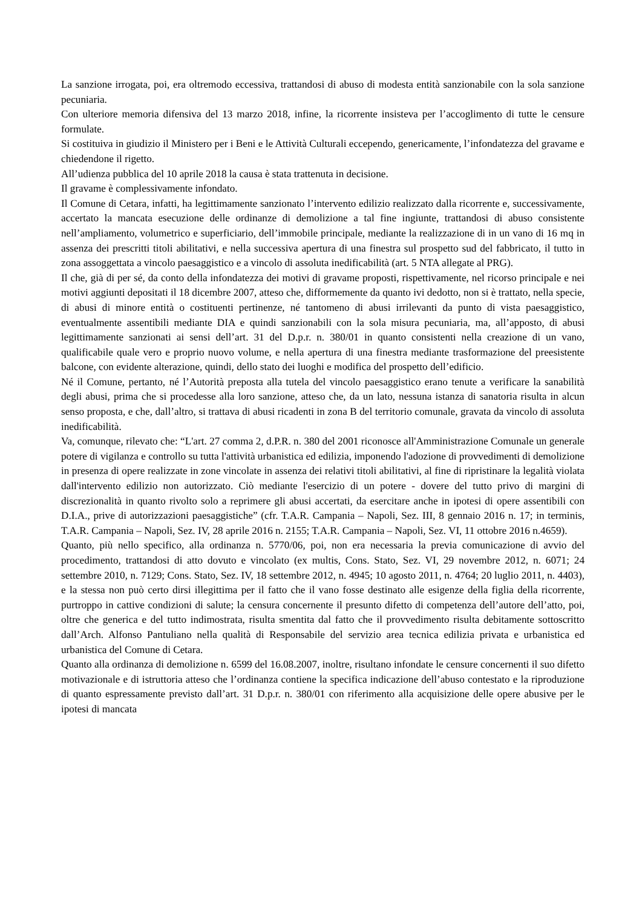La sanzione irrogata, poi, era oltremodo eccessiva, trattandosi di abuso di modesta entità sanzionabile con la sola sanzione pecuniaria.
Con ulteriore memoria difensiva del 13 marzo 2018, infine, la ricorrente insisteva per l’accoglimento di tutte le censure formulate.
Si costituiva in giudizio il Ministero per i Beni e le Attività Culturali eccependo, genericamente, l’infondatezza del gravame e chiedendone il rigetto.
All’udienza pubblica del 10 aprile 2018 la causa è stata trattenuta in decisione.
Il gravame è complessivamente infondato.
Il Comune di Cetara, infatti, ha legittimamente sanzionato l’intervento edilizio realizzato dalla ricorrente e, successivamente, accertato la mancata esecuzione delle ordinanze di demolizione a tal fine ingiunte, trattandosi di abuso consistente nell’ampliamento, volumetrico e superficiario, dell’immobile principale, mediante la realizzazione di in un vano di 16 mq in assenza dei prescritti titoli abilitativi, e nella successiva apertura di una finestra sul prospetto sud del fabbricato, il tutto in zona assoggettata a vincolo paesaggistico e a vincolo di assoluta inedificabilità (art. 5 NTA allegate al PRG).
Il che, già di per sé, da conto della infondatezza dei motivi di gravame proposti, rispettivamente, nel ricorso principale e nei motivi aggiunti depositati il 18 dicembre 2007, atteso che, difformemente da quanto ivi dedotto, non si è trattato, nella specie, di abusi di minore entità o costituenti pertinenze, né tantomeno di abusi irrilevanti da punto di vista paesaggistico, eventualmente assentibili mediante DIA e quindi sanzionabili con la sola misura pecuniaria, ma, all’apposto, di abusi legittimamente sanzionati ai sensi dell’art. 31 del D.p.r. n. 380/01 in quanto consistenti nella creazione di un vano, qualificabile quale vero e proprio nuovo volume, e nella apertura di una finestra mediante trasformazione del preesistente balcone, con evidente alterazione, quindi, dello stato dei luoghi e modifica del prospetto dell’edificio.
Né il Comune, pertanto, né l’Autorità preposta alla tutela del vincolo paesaggistico erano tenute a verificare la sanabilità degli abusi, prima che si procedesse alla loro sanzione, atteso che, da un lato, nessuna istanza di sanatoria risulta in alcun senso proposta, e che, dall’altro, si trattava di abusi ricadenti in zona B del territorio comunale, gravata da vincolo di assoluta inedificabilità.
Va, comunque, rilevato che: “L'art. 27 comma 2, d.P.R. n. 380 del 2001 riconosce all'Amministrazione Comunale un generale potere di vigilanza e controllo su tutta l'attività urbanistica ed edilizia, imponendo l'adozione di provvedimenti di demolizione in presenza di opere realizzate in zone vincolate in assenza dei relativi titoli abilitativi, al fine di ripristinare la legalità violata dall'intervento edilizio non autorizzato. Ciò mediante l'esercizio di un potere - dovere del tutto privo di margini di discrezionalità in quanto rivolto solo a reprimere gli abusi accertati, da esercitare anche in ipotesi di opere assentibili con D.I.A., prive di autorizzazioni paesaggistiche” (cfr. T.A.R. Campania – Napoli, Sez. III, 8 gennaio 2016 n. 17; in terminis, T.A.R. Campania – Napoli, Sez. IV, 28 aprile 2016 n. 2155; T.A.R. Campania – Napoli, Sez. VI, 11 ottobre 2016 n.4659).
Quanto, più nello specifico, alla ordinanza n. 5770/06, poi, non era necessaria la previa comunicazione di avvio del procedimento, trattandosi di atto dovuto e vincolato (ex multis, Cons. Stato, Sez. VI, 29 novembre 2012, n. 6071; 24 settembre 2010, n. 7129; Cons. Stato, Sez. IV, 18 settembre 2012, n. 4945; 10 agosto 2011, n. 4764; 20 luglio 2011, n. 4403), e la stessa non può certo dirsi illegittima per il fatto che il vano fosse destinato alle esigenze della figlia della ricorrente, purtroppo in cattive condizioni di salute; la censura concernente il presunto difetto di competenza dell’autore dell’atto, poi, oltre che generica e del tutto indimostrata, risulta smentita dal fatto che il provvedimento risulta debitamente sottoscritto dall’Arch. Alfonso Pantuliano nella qualità di Responsabile del servizio area tecnica edilizia privata e urbanistica ed urbanistica del Comune di Cetara.
Quanto alla ordinanza di demolizione n. 6599 del 16.08.2007, inoltre, risultano infondate le censure concernenti il suo difetto motivazionale e di istruttoria atteso che l’ordinanza contiene la specifica indicazione dell’abuso contestato e la riproduzione di quanto espressamente previsto dall’art. 31 D.p.r. n. 380/01 con riferimento alla acquisizione delle opere abusive per le ipotesi di mancata